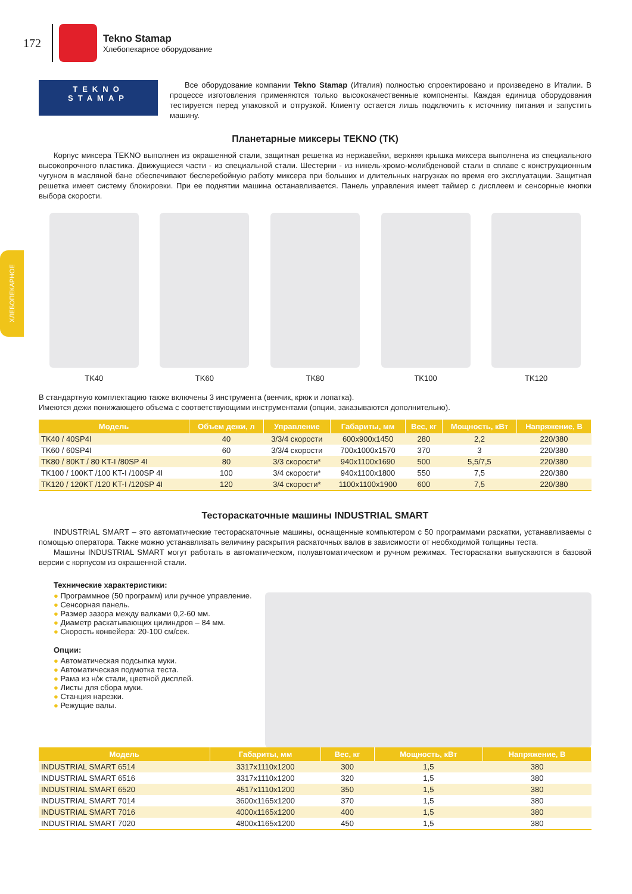ХЛЕБОПЕКАРНОЕ
172
Tekno Stamap
Хлебопекарное оборудование
TEKNO
STAMAP
Все оборудование компании Tekno Stamap (Италия) полностью спроектировано и произведено в Италии. В процессе изготовления применяются только высококачественные компоненты. Каждая единица оборудования тестируется перед упаковкой и отгрузкой. Клиенту остается лишь подключить к источнику питания и запустить машину.
Планетарные миксеры TEKNO (TK)
Корпус миксера TEKNO выполнен из окрашенной стали, защитная решетка из нержавейки, верхняя крышка миксера выполнена из специального высокопрочного пластика. Движущиеся части - из специальной стали. Шестерни - из никель-хромо-молибденовой стали в сплаве с конструкционным чугуном в масляной бане обеспечивают бесперебойную работу миксера при больших и длительных нагрузках во время его эксплуатации. Защитная решетка имеет систему блокировки. При ее поднятии машина останавливается. Панель управления имеет таймер с дисплеем и сенсорные кнопки выбора скорости.
TK40 TK60 TK80 TK100 TK120
В стандартную комплектацию также включены 3 инструмента (венчик, крюк и лопатка).
Имеются дежи понижающего объема с соответствующими инструментами (опции, заказываются дополнительно).
| Модель | Объем дежи, л | Управление | Габариты, мм | Вес, кг | Мощность, кВт | Напряжение, В |
| --- | --- | --- | --- | --- | --- | --- |
| TK40 / 40SP4I | 40 | 3/3/4 скорости | 600x900x1450 | 280 | 2,2 | 220/380 |
| TK60 / 60SP4I | 60 | 3/3/4 скорости | 700x1000x1570 | 370 | 3 | 220/380 |
| TK80 / 80KT / 80 KT-I /80SP 4I | 80 | 3/3 скорости* | 940x1100x1690 | 500 | 5,5/7,5 | 220/380 |
| TK100 / 100KT /100 KT-I /100SP 4I | 100 | 3/4 скорости* | 940x1100x1800 | 550 | 7,5 | 220/380 |
| TK120 / 120KT /120 KT-I /120SP 4I | 120 | 3/4 скорости* | 1100x1100x1900 | 600 | 7,5 | 220/380 |
Тестораскаточные машины INDUSTRIAL SMART
INDUSTRIAL SMART – это автоматические тестораскаточные машины, оснащенные компьютером с 50 программами раскатки, устанавливаемы с помощью оператора. Также можно устанавливать величину раскрытия раскаточных валов в зависимости от необходимой толщины теста.
Машины INDUSTRIAL SMART могут работать в автоматическом, полуавтоматическом и ручном режимах. Тестораскатки выпускаются в базовой версии с корпусом из окрашенной стали.
Технические характеристики:
● Программное (50 программ) или ручное управление.
● Сенсорная панель.
● Размер зазора между валками 0,2-60 мм.
● Диаметр раскатывающих цилиндров – 84 мм.
● Скорость конвейера: 20-100 см/сек.
Опции:
● Автоматическая подсыпка муки.
● Автоматическая подмотка теста.
● Рама из н/ж стали, цветной дисплей.
● Листы для сбора муки.
● Станция нарезки.
● Режущие валы.
| Модель | Габариты, мм | Вес, кг | Мощность, кВт | Напряжение, В |
| --- | --- | --- | --- | --- |
| INDUSTRIAL SMART 6514 | 3317x1110x1200 | 300 | 1,5 | 380 |
| INDUSTRIAL SMART 6516 | 3317x1110x1200 | 320 | 1,5 | 380 |
| INDUSTRIAL SMART 6520 | 4517x1110x1200 | 350 | 1,5 | 380 |
| INDUSTRIAL SMART 7014 | 3600x1165x1200 | 370 | 1,5 | 380 |
| INDUSTRIAL SMART 7016 | 4000x1165x1200 | 400 | 1,5 | 380 |
| INDUSTRIAL SMART 7020 | 4800x1165x1200 | 450 | 1,5 | 380 |